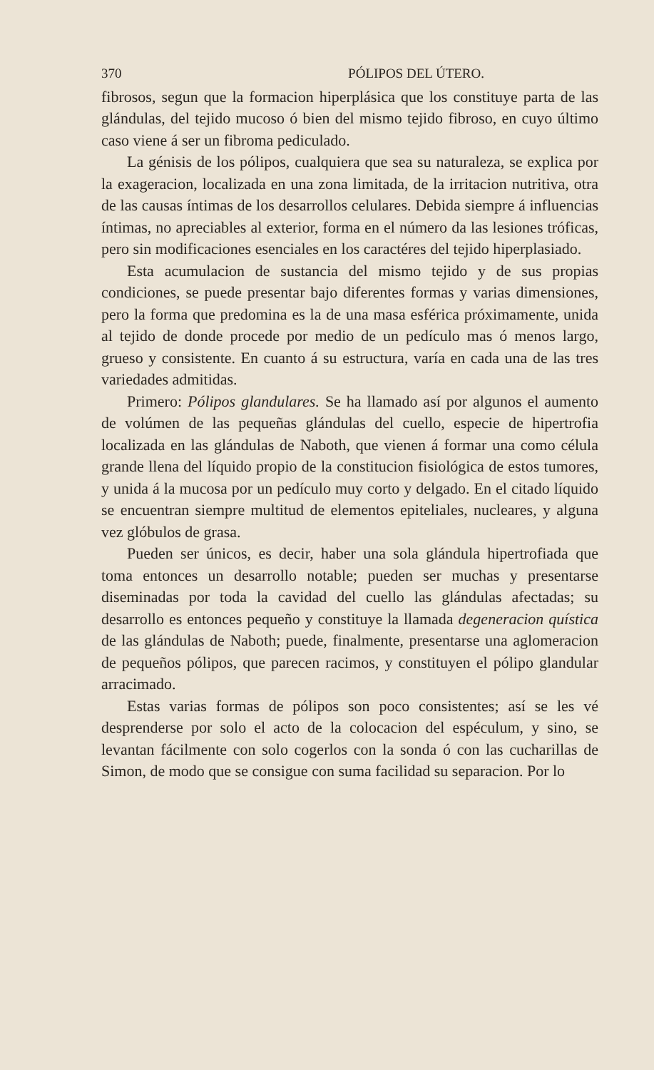370 PÓLIPOS DEL ÚTERO.
fibrosos, segun que la formacion hiperplásica que los constituye parta de las glándulas, del tejido mucoso ó bien del mismo tejido fibroso, en cuyo último caso viene á ser un fibroma pediculado.
La génisis de los pólipos, cualquiera que sea su naturaleza, se explica por la exageracion, localizada en una zona limitada, de la irritacion nutritiva, otra de las causas íntimas de los desarrollos celulares. Debida siempre á influencias íntimas, no apreciables al exterior, forma en el número da las lesiones tróficas, pero sin modificaciones esenciales en los caractéres del tejido hiperplasiado.
Esta acumulacion de sustancia del mismo tejido y de sus propias condiciones, se puede presentar bajo diferentes formas y varias dimensiones, pero la forma que predomina es la de una masa esférica próximamente, unida al tejido de donde procede por medio de un pedículo mas ó menos largo, grueso y consistente. En cuanto á su estructura, varía en cada una de las tres variedades admitidas.
Primero: Pólipos glandulares. Se ha llamado así por algunos el aumento de volúmen de las pequeñas glándulas del cuello, especie de hipertrofia localizada en las glándulas de Naboth, que vienen á formar una como célula grande llena del líquido propio de la constitucion fisiológica de estos tumores, y unida á la mucosa por un pedículo muy corto y delgado. En el citado líquido se encuentran siempre multitud de elementos epiteliales, nucleares, y alguna vez glóbulos de grasa.
Pueden ser únicos, es decir, haber una sola glándula hipertrofiada que toma entonces un desarrollo notable; pueden ser muchas y presentarse diseminadas por toda la cavidad del cuello las glándulas afectadas; su desarrollo es entonces pequeño y constituye la llamada degeneracion quística de las glándulas de Naboth; puede, finalmente, presentarse una aglomeracion de pequeños pólipos, que parecen racimos, y constituyen el pólipo glandular arracimado.
Estas varias formas de pólipos son poco consistentes; así se les vé desprenderse por solo el acto de la colocacion del espéculum, y sino, se levantan fácilmente con solo cogerlos con la sonda ó con las cucharillas de Simon, de modo que se consigue con suma facilidad su separacion. Por lo